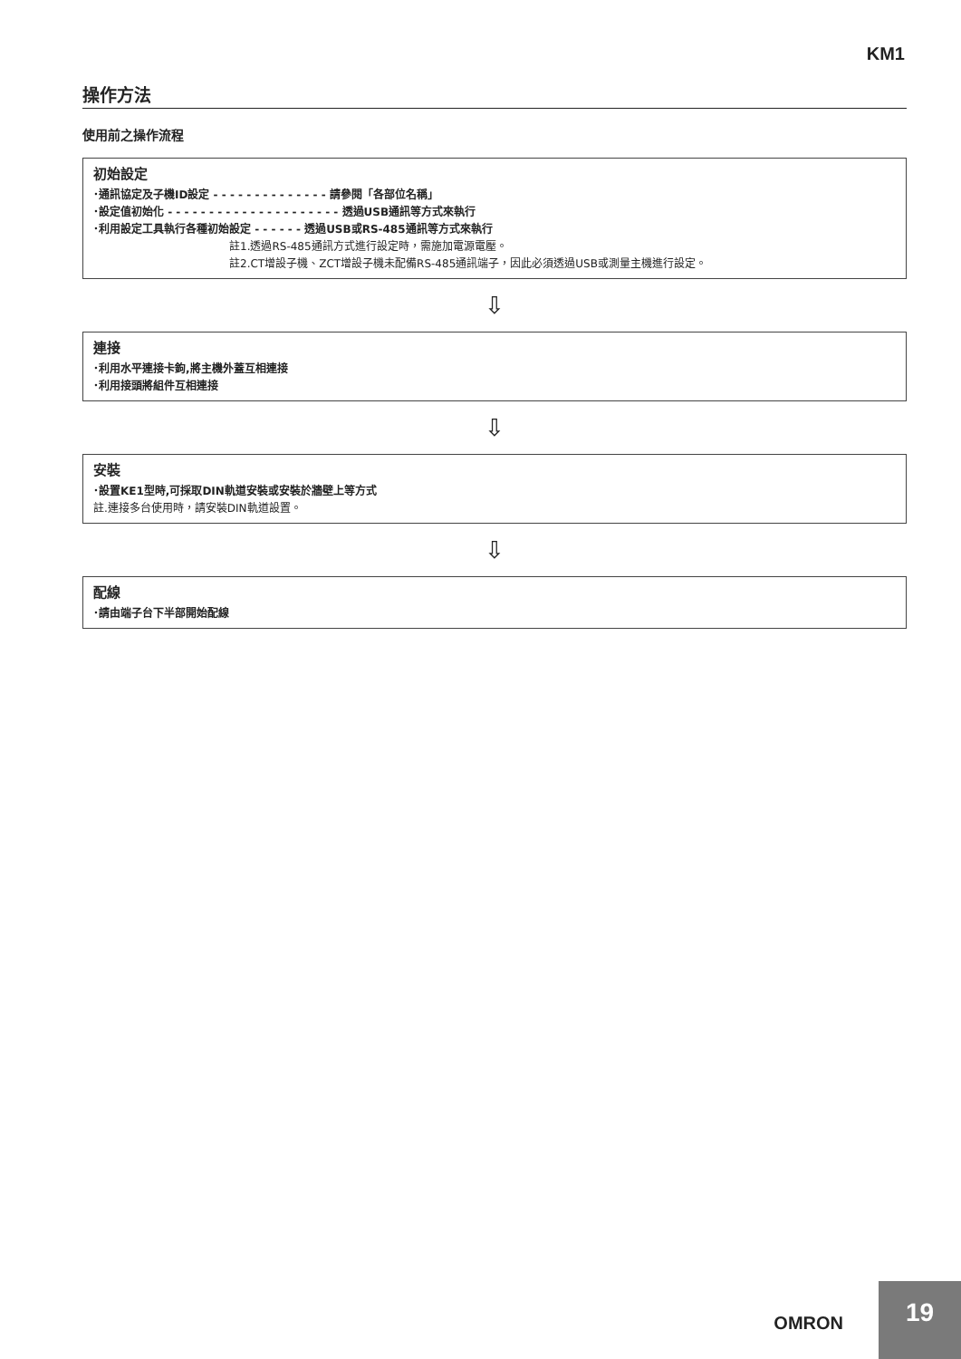KM1
操作方法
使用前之操作流程
初始設定
･通訊協定及子機ID設定 - - - - - - - - - - - - - - 請參閱「各部位名稱」
･設定值初始化 - - - - - - - - - - - - - - - - - - - - - 透過USB通訊等方式來執行
･利用設定工具執行各種初始設定 - - - - - - 透過USB或RS-485通訊等方式來執行
註1.透過RS-485通訊方式進行設定時，需施加電源電壓。
註2.CT增設子機、ZCT增設子機未配備RS-485通訊端子，因此必須透過USB或測量主機進行設定。
⇩
連接
･利用水平連接卡鉤,將主機外蓋互相連接
･利用接頭將組件互相連接
⇩
安裝
･設置KE1型時,可採取DIN軌道安裝或安裝於牆壁上等方式
註.連接多台使用時，請安裝DIN軌道設置。
⇩
配線
･請由端子台下半部開始配線
OMRON
19